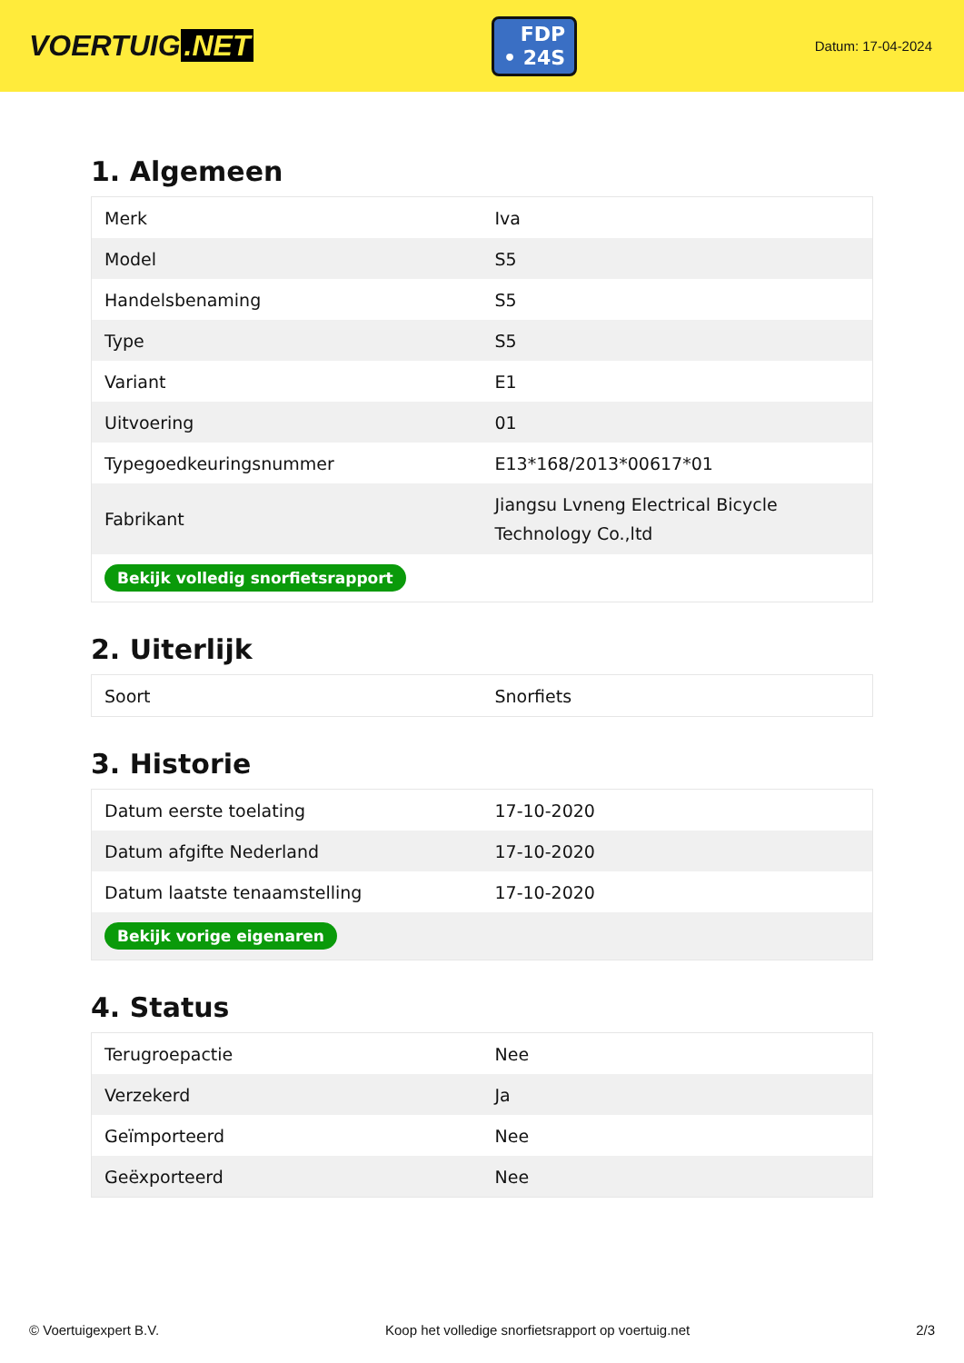VOERTUIG.NET
FDP
• 24S
Datum: 17-04-2024
1. Algemeen
| Merk | Iva |
| Model | S5 |
| Handelsbenaming | S5 |
| Type | S5 |
| Variant | E1 |
| Uitvoering | 01 |
| Typegoedkeuringsnummer | E13*168/2013*00617*01 |
| Fabrikant | Jiangsu Lvneng Electrical Bicycle Technology Co.,ltd |
| Bekijk volledig snorfietsrapport | |
2. Uiterlijk
| Soort | Snorfiets |
3. Historie
| Datum eerste toelating | 17-10-2020 |
| Datum afgifte Nederland | 17-10-2020 |
| Datum laatste tenaamstelling | 17-10-2020 |
| Bekijk vorige eigenaren | |
4. Status
| Terugroepactie | Nee |
| Verzekerd | Ja |
| Geïmporteerd | Nee |
| Geëxporteerd | Nee |
© Voertuigexpert B.V. Koop het volledige snorfietsrapport op voertuig.net 2/3